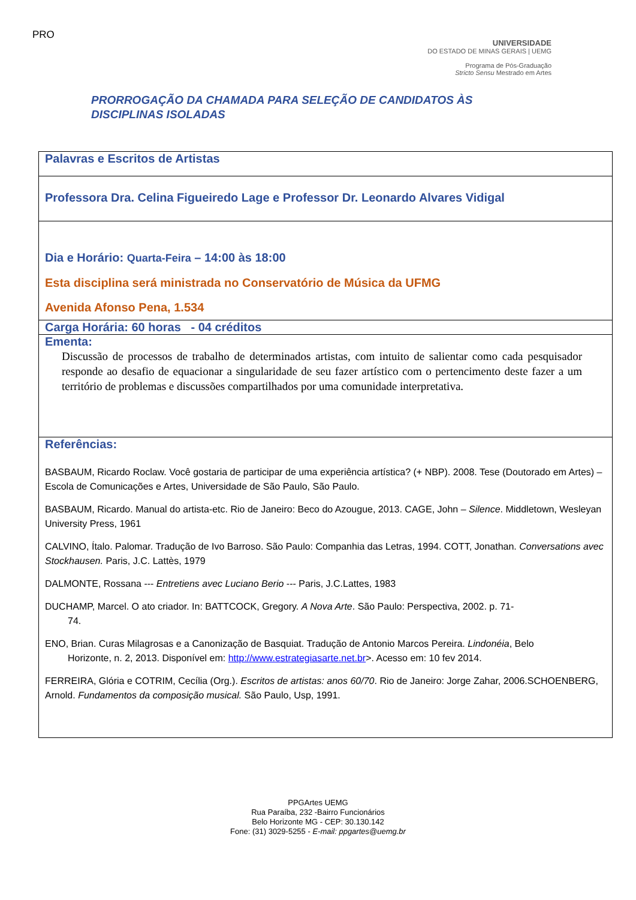PRO
UNIVERSIDADE
DO ESTADO DE MINAS GERAIS | UEMG
Programa de Pós-Graduação
Stricto Sensu Mestrado em Artes
PRORROGAÇÃO DA CHAMADA PARA SELEÇÃO DE CANDIDATOS ÀS
DISCIPLINAS ISOLADAS
| Palavras e Escritos de Artistas |
| Professora Dra. Celina Figueiredo Lage e Professor Dr. Leonardo Alvares Vidigal |
| Dia e Horário: Quarta-Feira – 14:00 às 18:00 Esta disciplina será ministrada no Conservatório de Música da UFMG Avenida Afonso Pena, 1.534 |
| Carga Horária: 60 horas - 04 créditos |
| Ementa: Discussão de processos de trabalho de determinados artistas, com intuito de salientar como cada pesquisador responde ao desafio de equacionar a singularidade de seu fazer artístico com o pertencimento deste fazer a um território de problemas e discussões compartilhados por uma comunidade interpretativa. |
| Referências: BASBAUM, Ricardo Roclaw. Você gostaria de participar de uma experiência artística? (+ NBP). 2008. Tese (Doutorado em Artes) – Escola de Comunicações e Artes, Universidade de São Paulo, São Paulo. BASBAUM, Ricardo. Manual do artista-etc. Rio de Janeiro: Beco do Azougue, 2013. CAGE, John – Silence . Middletown, Wesleyan University Press, 1961 CALVINO, Ítalo. Palomar. Tradução de Ivo Barroso. São Paulo: Companhia das Letras, 1994. COTT, Jonathan. Conversations avec Stockhausen. Paris, J.C. Lattès, 1979 DALMONTE, Rossana --- Entretiens avec Luciano Berio --- Paris, J.C.Lattes, 1983 DUCHAMP, Marcel. O ato criador. In: BATTCOCK, Gregory. A Nova Arte . São Paulo: Perspectiva, 2002. p. 71- 74. ENO, Brian. Curas Milagrosas e a Canonização de Basquiat. Tradução de Antonio Marcos Pereira. Lindonéia , Belo Horizonte, n. 2, 2013. Disponível em: http://www.estrategiasarte.net.br >. Acesso em: 10 fev 2014. FERREIRA, Glória e COTRIM, Cecília (Org.). Escritos de artistas: anos 60/70 . Rio de Janeiro: Jorge Zahar, 2006.SCHOENBERG, Arnold. Fundamentos da composição musical. São Paulo, Usp, 1991. |
PPGArtes UEMG
Rua Paraíba, 232 -Bairro Funcionários
Belo Horizonte MG - CEP: 30.130.142
Fone: (31) 3029-5255 - E-mail: ppgartes@uemg.br